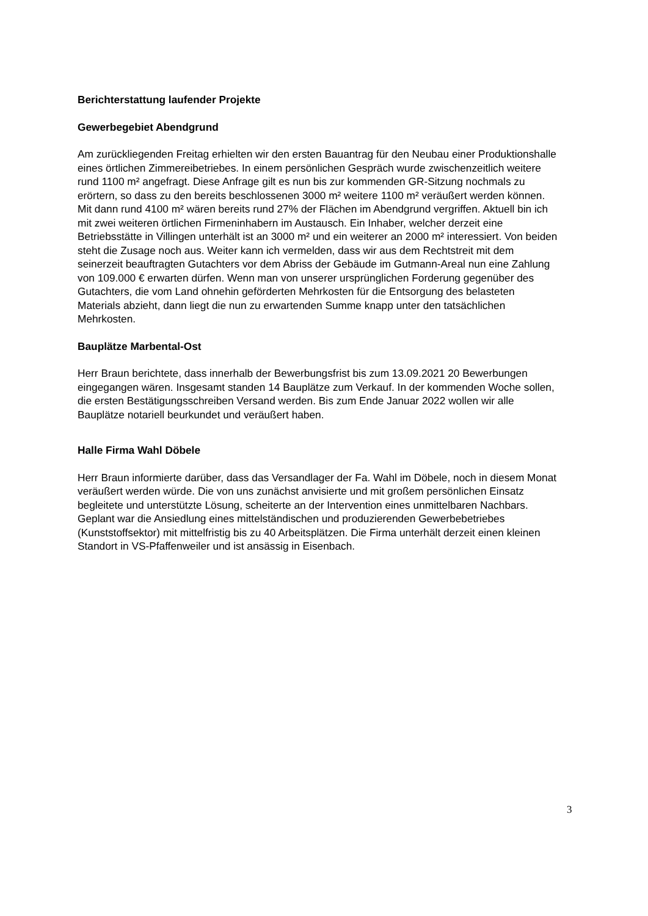Berichterstattung laufender Projekte
Gewerbegebiet Abendgrund
Am zurückliegenden Freitag erhielten wir den ersten Bauantrag für den Neubau einer Produktionshalle eines örtlichen Zimmereibetriebes. In einem persönlichen Gespräch wurde zwischenzeitlich weitere rund 1100 m² angefragt. Diese Anfrage gilt es nun bis zur kommenden GR-Sitzung nochmals zu erörtern, so dass zu den bereits beschlossenen 3000 m² weitere 1100 m² veräußert werden können. Mit dann rund 4100 m² wären bereits rund 27% der Flächen im Abendgrund vergriffen. Aktuell bin ich mit zwei weiteren örtlichen Firmeninhabern im Austausch. Ein Inhaber, welcher derzeit eine Betriebsstätte in Villingen unterhält ist an 3000 m² und ein weiterer an 2000 m² interessiert. Von beiden steht die Zusage noch aus. Weiter kann ich vermelden, dass wir aus dem Rechtstreit mit dem seinerzeit beauftragten Gutachters vor dem Abriss der Gebäude im Gutmann-Areal nun eine Zahlung von 109.000 € erwarten dürfen. Wenn man von unserer ursprünglichen Forderung gegenüber des Gutachters, die vom Land ohnehin geförderten Mehrkosten für die Entsorgung des belasteten Materials abzieht, dann liegt die nun zu erwartenden Summe knapp unter den tatsächlichen Mehrkosten.
Bauplätze Marbental-Ost
Herr Braun berichtete, dass innerhalb der Bewerbungsfrist bis zum 13.09.2021 20 Bewerbungen eingegangen wären. Insgesamt standen 14 Bauplätze zum Verkauf. In der kommenden Woche sollen, die ersten Bestätigungsschreiben Versand werden. Bis zum Ende Januar 2022 wollen wir alle Bauplätze notariell beurkundet und veräußert haben.
Halle Firma Wahl Döbele
Herr Braun informierte darüber, dass das Versandlager der Fa. Wahl im Döbele, noch in diesem Monat veräußert werden würde. Die von uns zunächst anvisierte und mit großem persönlichen Einsatz begleitete und unterstützte Lösung, scheiterte an der Intervention eines unmittelbaren Nachbars. Geplant war die Ansiedlung eines mittelständischen und produzierenden Gewerbebetriebes (Kunststoffsektor) mit mittelfristig bis zu 40 Arbeitsplätzen. Die Firma unterhält derzeit einen kleinen Standort in VS-Pfaffenweiler und ist ansässig in Eisenbach.
3